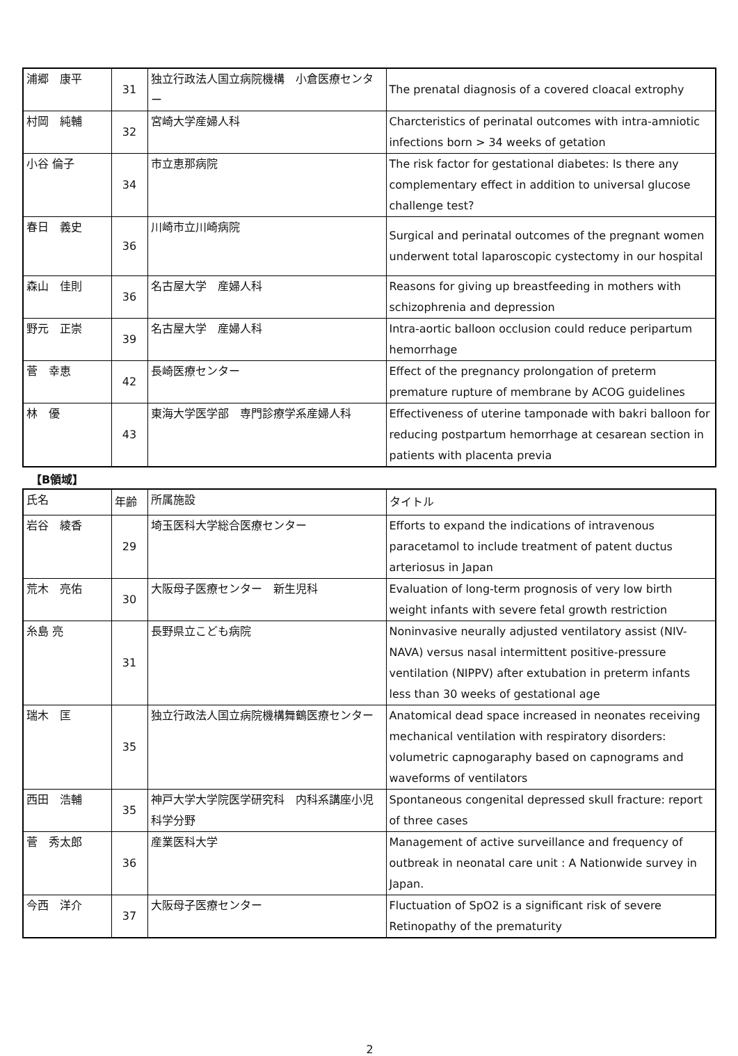| 浦郷 康平 | 31 | 独立行政法人国立病院機構 小倉医療センター | The prenatal diagnosis of a covered cloacal extrophy |
| 村岡 純輔 | 32 | 宮崎大学産婦人科 | Charcteristics of perinatal outcomes with intra-amniotic infections born > 34 weeks of getation |
| 小谷 倫子 | 34 | 市立恵那病院 | The risk factor for gestational diabetes: Is there any complementary effect in addition to universal glucose challenge test? |
| 春日 義史 | 36 | 川崎市立川崎病院 | Surgical and perinatal outcomes of the pregnant women underwent total laparoscopic cystectomy in our hospital |
| 森山 佳則 | 36 | 名古屋大学 産婦人科 | Reasons for giving up breastfeeding in mothers with schizophrenia and depression |
| 野元 正崇 | 39 | 名古屋大学 産婦人科 | Intra-aortic balloon occlusion could reduce peripartum hemorrhage |
| 菅 幸恵 | 42 | 長崎医療センター | Effect of the pregnancy prolongation of preterm premature rupture of membrane by ACOG guidelines |
| 林 優 | 43 | 東海大学医学部 専門診療学系産婦人科 | Effectiveness of uterine tamponade with bakri balloon for reducing postpartum hemorrhage at cesarean section in patients with placenta previa |
【B領域】
| 氏名 | 年齢 | 所属施設 | タイトル |
| --- | --- | --- | --- |
| 岩谷 綾香 | 29 | 埼玉医科大学総合医療センター | Efforts to expand the indications of intravenous paracetamol to include treatment of patent ductus arteriosus in Japan |
| 荒木 亮佑 | 30 | 大阪母子医療センター 新生児科 | Evaluation of long-term prognosis of very low birth weight infants with severe fetal growth restriction |
| 糸島 亮 | 31 | 長野県立こども病院 | Noninvasive neurally adjusted ventilatory assist (NIV-NAVA) versus nasal intermittent positive-pressure ventilation (NIPPV) after extubation in preterm infants less than 30 weeks of gestational age |
| 瑞木 匡 | 35 | 独立行政法人国立病院機構舞鶴医療センター | Anatomical dead space increased in neonates receiving mechanical ventilation with respiratory disorders: volumetric capnogaraphy based on capnograms and waveforms of ventilators |
| 西田 浩輔 | 35 | 神戸大学大学院医学研究科 内科系講座小児科学分野 | Spontaneous congenital depressed skull fracture: report of three cases |
| 菅 秀太郎 | 36 | 産業医科大学 | Management of active surveillance and frequency of outbreak in neonatal care unit : A Nationwide survey in Japan. |
| 今西 洋介 | 37 | 大阪母子医療センター | Fluctuation of SpO2 is a significant risk of severe Retinopathy of the prematurity |
2